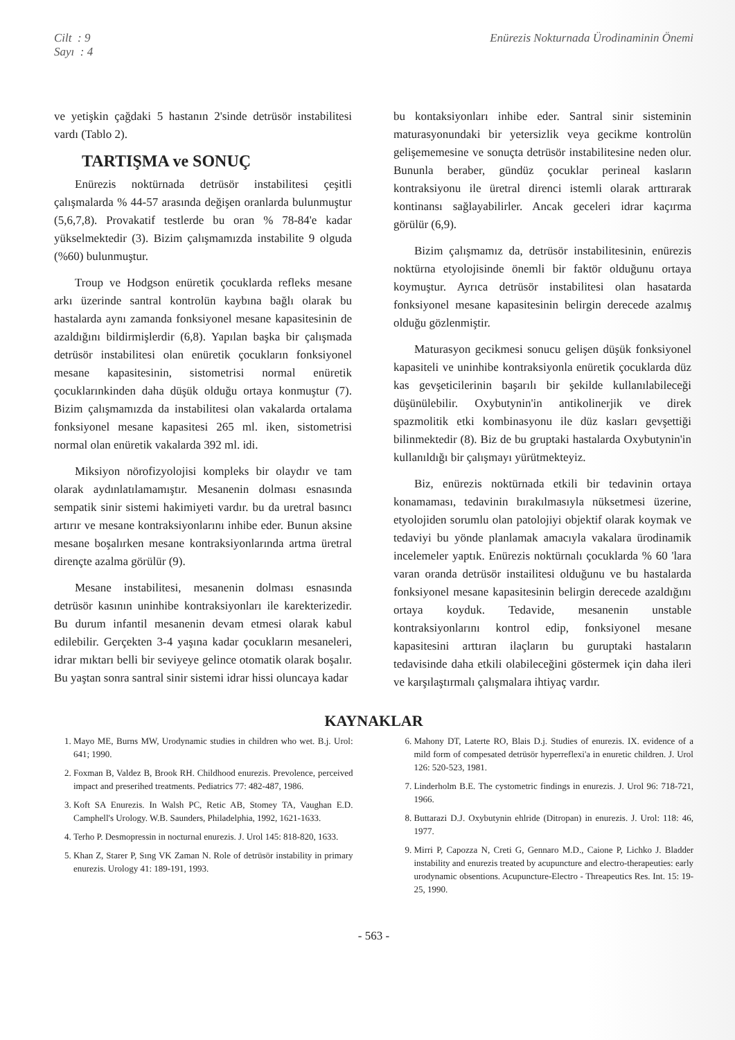Cilt : 9
Sayı : 4
Enürezis Nokturnada Ürodinaminin Önemi
ve yetişkin çağdaki 5 hastanın 2'sinde detrüsör instabilitesi vardı (Tablo 2).
TARTIŞMA ve SONUÇ
Enürezis noktürnada detrüsör instabilitesi çeşitli çalışmalarda % 44-57 arasında değişen oranlarda bulunmuştur (5,6,7,8). Provakatif testlerde bu oran % 78-84'e kadar yükselmektedir (3). Bizim çalışmamızda instabilite 9 olguda (%60) bulunmuştur.
Troup ve Hodgson enüretik çocuklarda refleks mesane arkı üzerinde santral kontrolün kaybına bağlı olarak bu hastalarda aynı zamanda fonksiyonel mesane kapasitesinin de azaldığını bildirmişlerdir (6,8). Yapılan başka bir çalışmada detrüsör instabilitesi olan enüretik çocukların fonksiyonel mesane kapasitesinin, sistometrisi normal enüretik çocuklarınkinden daha düşük olduğu ortaya konmuştur (7). Bizim çalışmamızda da instabilitesi olan vakalarda ortalama fonksiyonel mesane kapasitesi 265 ml. iken, sistometrisi normal olan enüretik vakalarda 392 ml. idi.
Miksiyon nörofizyolojisi kompleks bir olaydır ve tam olarak aydınlatılamamıştır. Mesanenin dolması esnasında sempatik sinir sistemi hakimiyeti vardır. bu da uretral basıncı artırır ve mesane kontraksiyonlarını inhibe eder. Bunun aksine mesane boşalırken mesane kontraksiyonlarında artma üretral dirençte azalma görülür (9).
Mesane instabilitesi, mesanenin dolması esnasında detrüsör kasının uninhibe kontraksiyonları ile karekterizedir. Bu durum infantil mesanenin devam etmesi olarak kabul edilebilir. Gerçekten 3-4 yaşına kadar çocukların mesaneleri, idrar mıktarı belli bir seviyeye gelince otomatik olarak boşalır. Bu yaştan sonra santral sinir sistemi idrar hissi oluncaya kadar
bu kontaksiyonları inhibe eder. Santral sinir sisteminin maturasyonundaki bir yetersizlik veya gecikme kontrolün gelişememesine ve sonuçta detrüsör instabilitesine neden olur. Bununla beraber, gündüz çocuklar perineal kasların kontraksiyonu ile üretral direnci istemli olarak arttırarak kontinansı sağlayabilirler. Ancak geceleri idrar kaçırma görülür (6,9).
Bizim çalışmamız da, detrüsör instabilitesinin, enürezis noktürna etyolojisinde önemli bir faktör olduğunu ortaya koymuştur. Ayrıca detrüsör instabilitesi olan hasatarda fonksiyonel mesane kapasitesinin belirgin derecede azalmış olduğu gözlenmiştir.
Maturasyon gecikmesi sonucu gelişen düşük fonksiyonel kapasiteli ve uninhibe kontraksiyonla enüretik çocuklarda düz kas gevşeticilerinin başarılı bir şekilde kullanılabileceği düşünülebilir. Oxybutynin'in antikolinerjik ve direk spazmolitik etki kombinasyonu ile düz kasları gevşettiği bilinmektedir (8). Biz de bu gruptaki hastalarda Oxybutynin'in kullanıldığı bir çalışmayı yürütmekteyiz.
Biz, enürezis noktürnada etkili bir tedavinin ortaya konamaması, tedavinin bırakılmasıyla nüksetmesi üzerine, etyolojiden sorumlu olan patolojiyi objektif olarak koymak ve tedaviyi bu yönde planlamak amacıyla vakalara ürodinamik incelemeler yaptık. Enürezis noktürnalı çocuklarda % 60 'lara varan oranda detrüsör instailitesi olduğunu ve bu hastalarda fonksiyonel mesane kapasitesinin belirgin derecede azaldığını ortaya koyduk. Tedavide, mesanenin unstable kontraksiyonlarını kontrol edip, fonksiyonel mesane kapasitesini arttıran ilaçların bu guruptaki hastaların tedavisinde daha etkili olabileceğini göstermek için daha ileri ve karşılaştırmalı çalışmalara ihtiyaç vardır.
KAYNAKLAR
1. Mayo ME, Burns MW, Urodynamic studies in children who wet. B.j. Urol: 641; 1990.
2. Foxman B, Valdez B, Brook RH. Childhood enurezis. Prevolence, perceived impact and preserihed treatments. Pediatrics 77: 482-487, 1986.
3. Koft SA Enurezis. In Walsh PC, Retic AB, Stomey TA, Vaughan E.D. Camphell's Urology. W.B. Saunders, Philadelphia, 1992, 1621-1633.
4. Terho P. Desmopressin in nocturnal enurezis. J. Urol 145: 818-820, 1633.
5. Khan Z, Starer P, Sıng VK Zaman N. Role of detrüsör instability in primary enurezis. Urology 41: 189-191, 1993.
6. Mahony DT, Laterte RO, Blais D.j. Studies of enurezis. IX. evidence of a mild form of compesated detrüsör hyperreflexi'a in enuretic children. J. Urol 126: 520-523, 1981.
7. Linderholm B.E. The cystometric findings in enurezis. J. Urol 96: 718-721, 1966.
8. Buttarazi D.J. Oxybutynin ehlride (Ditropan) in enurezis. J. Urol: 118: 46, 1977.
9. Mirri P, Capozza N, Creti G, Gennaro M.D., Caione P, Lichko J. Bladder instability and enurezis treated by acupuncture and electro-therapeuties: early urodynamic obsentions. Acupuncture-Electro - Threapeutics Res. Int. 15: 19-25, 1990.
- 563 -